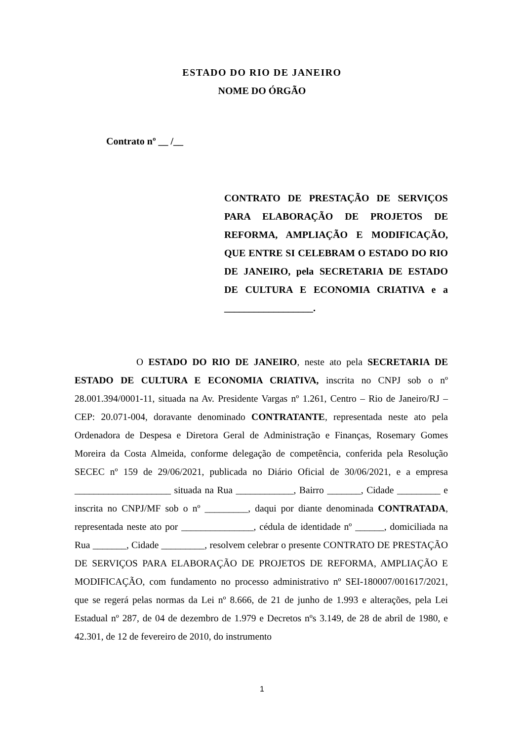ESTADO DO RIO DE JANEIRO
NOME DO ÓRGÃO
Contrato nº __ /__
CONTRATO DE PRESTAÇÃO DE SERVIÇOS PARA ELABORAÇÃO DE PROJETOS DE REFORMA, AMPLIAÇÃO E MODIFICAÇÃO, QUE ENTRE SI CELEBRAM O ESTADO DO RIO DE JANEIRO, pela SECRETARIA DE ESTADO DE CULTURA E ECONOMIA CRIATIVA e a __________________.
O ESTADO DO RIO DE JANEIRO, neste ato pela SECRETARIA DE ESTADO DE CULTURA E ECONOMIA CRIATIVA, inscrita no CNPJ sob o nº 28.001.394/0001-11, situada na Av. Presidente Vargas nº 1.261, Centro – Rio de Janeiro/RJ – CEP: 20.071-004, doravante denominado CONTRATANTE, representada neste ato pela Ordenadora de Despesa e Diretora Geral de Administração e Finanças, Rosemary Gomes Moreira da Costa Almeida, conforme delegação de competência, conferida pela Resolução SECEC nº 159 de 29/06/2021, publicada no Diário Oficial de 30/06/2021, e a empresa ____________________ situada na Rua ____________, Bairro _______, Cidade _________ e inscrita no CNPJ/MF sob o nº _________, daqui por diante denominada CONTRATADA, representada neste ato por _______________, cédula de identidade nº ______, domiciliada na Rua _______, Cidade _________, resolvem celebrar o presente CONTRATO DE PRESTAÇÃO DE SERVIÇOS PARA ELABORAÇÃO DE PROJETOS DE REFORMA, AMPLIAÇÃO E MODIFICAÇÃO, com fundamento no processo administrativo nº SEI-180007/001617/2021, que se regerá pelas normas da Lei nº 8.666, de 21 de junho de 1.993 e alterações, pela Lei Estadual nº 287, de 04 de dezembro de 1.979 e Decretos nºs 3.149, de 28 de abril de 1980, e 42.301, de 12 de fevereiro de 2010, do instrumento
1